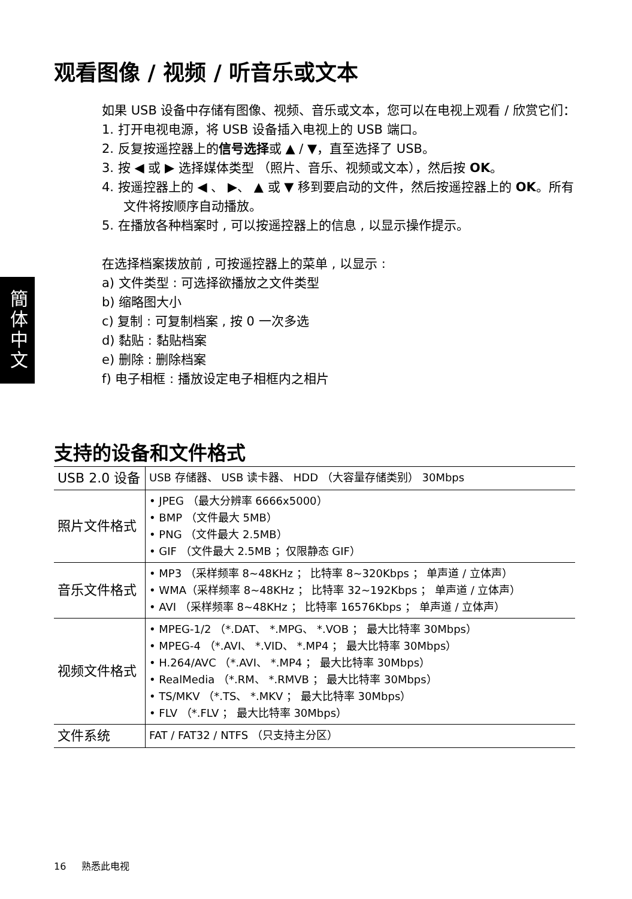簡体中文
观看图像 / 视频 / 听音乐或文本
如果 USB 设备中存储有图像、视频、音乐或文本，您可以在电视上观看 / 欣赏它们：
1. 打开电视电源，将 USB 设备插入电视上的 USB 端口。
2. 反复按遥控器上的信号选择或 ▲ / ▼，直至选择了 USB。
3. 按 ◀ 或 ▶ 选择媒体类型 （照片、音乐、视频或文本），然后按 OK。
4. 按遥控器上的 ◀ 、 ▶、 ▲ 或 ▼ 移到要启动的文件，然后按遥控器上的 OK。所有文件将按顺序自动播放。
5. 在播放各种档案时 , 可以按遥控器上的信息 , 以显示操作提示。
在选择档案拨放前 , 可按遥控器上的菜单 , 以显示 :
a) 文件类型 : 可选择欲播放之文件类型
b) 缩略图大小
c) 复制 : 可复制档案 , 按 0 一次多选
d) 黏贴 : 黏贴档案
e) 删除 : 删除档案
f) 电子相框 : 播放设定电子相框内之相片
支持的设备和文件格式
| USB 2.0 设备 | USB 存储器、 USB 读卡器、 HDD （大容量存储类别） 30Mbps |
| 照片文件格式 | • JPEG （最大分辨率 6666x5000） • BMP （文件最大 5MB） • PNG （文件最大 2.5MB） • GIF （文件最大 2.5MB ；仅限静态 GIF） |
| 音乐文件格式 | • MP3 （采样频率 8~48KHz ； 比特率 8~320Kbps ； 单声道 / 立体声） • WMA（采样频率 8~48KHz ； 比特率 32~192Kbps ； 单声道 / 立体声） • AVI （采样频率 8~48KHz ； 比特率 16576Kbps ； 单声道 / 立体声） |
| 视频文件格式 | • MPEG-1/2 （*.DAT、 *.MPG、 *.VOB ； 最大比特率 30Mbps） • MPEG-4 （*.AVI、 *.VID、 *.MP4 ； 最大比特率 30Mbps） • H.264/AVC （*.AVI、 *.MP4 ； 最大比特率 30Mbps） • RealMedia （*.RM、 *.RMVB ； 最大比特率 30Mbps） • TS/MKV （*.TS、 *.MKV ； 最大比特率 30Mbps） • FLV （*.FLV ； 最大比特率 30Mbps） |
| 文件系统 | FAT / FAT32 / NTFS （只支持主分区） |
16 熟悉此电视